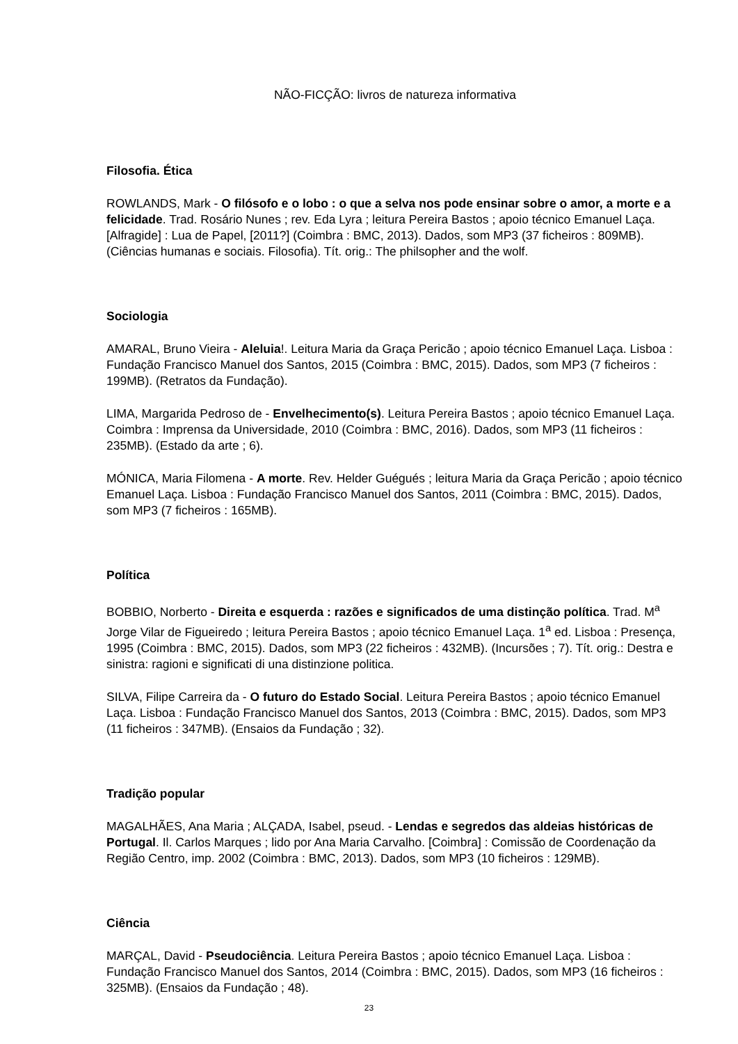NÃO-FICÇÃO: livros de natureza informativa
Filosofia. Ética
ROWLANDS, Mark - O filósofo e o lobo : o que a selva nos pode ensinar sobre o amor, a morte e a felicidade. Trad. Rosário Nunes ; rev. Eda Lyra ; leitura Pereira Bastos ; apoio técnico Emanuel Laça. [Alfragide] : Lua de Papel, [2011?] (Coimbra : BMC, 2013). Dados, som MP3 (37 ficheiros : 809MB). (Ciências humanas e sociais. Filosofia). Tít. orig.: The philsopher and the wolf.
Sociologia
AMARAL, Bruno Vieira - Aleluia!. Leitura Maria da Graça Pericão ; apoio técnico Emanuel Laça. Lisboa : Fundação Francisco Manuel dos Santos, 2015 (Coimbra : BMC, 2015). Dados, som MP3 (7 ficheiros : 199MB). (Retratos da Fundação).
LIMA, Margarida Pedroso de - Envelhecimento(s). Leitura Pereira Bastos ; apoio técnico Emanuel Laça. Coimbra : Imprensa da Universidade, 2010 (Coimbra : BMC, 2016). Dados, som MP3 (11 ficheiros : 235MB). (Estado da arte ; 6).
MÓNICA, Maria Filomena - A morte. Rev. Helder Guégués ; leitura Maria da Graça Pericão ; apoio técnico Emanuel Laça. Lisboa : Fundação Francisco Manuel dos Santos, 2011 (Coimbra : BMC, 2015). Dados, som MP3 (7 ficheiros : 165MB).
Política
BOBBIO, Norberto - Direita e esquerda : razões e significados de uma distinção política. Trad. M<sup>a</sup> Jorge Vilar de Figueiredo ; leitura Pereira Bastos ; apoio técnico Emanuel Laça. 1<sup>a</sup> ed. Lisboa : Presença, 1995 (Coimbra : BMC, 2015). Dados, som MP3 (22 ficheiros : 432MB). (Incursões ; 7). Tít. orig.: Destra e sinistra: ragioni e significati di una distinzione politica.
SILVA, Filipe Carreira da - O futuro do Estado Social. Leitura Pereira Bastos ; apoio técnico Emanuel Laça. Lisboa : Fundação Francisco Manuel dos Santos, 2013 (Coimbra : BMC, 2015). Dados, som MP3 (11 ficheiros : 347MB). (Ensaios da Fundação ; 32).
Tradição popular
MAGALHÃES, Ana Maria ; ALÇADA, Isabel, pseud. - Lendas e segredos das aldeias históricas de Portugal. Il. Carlos Marques ; lido por Ana Maria Carvalho. [Coimbra] : Comissão de Coordenação da Região Centro, imp. 2002 (Coimbra : BMC, 2013). Dados, som MP3 (10 ficheiros : 129MB).
Ciência
MARÇAL, David - Pseudociência. Leitura Pereira Bastos ; apoio técnico Emanuel Laça. Lisboa : Fundação Francisco Manuel dos Santos, 2014 (Coimbra : BMC, 2015). Dados, som MP3 (16 ficheiros : 325MB). (Ensaios da Fundação ; 48).
23